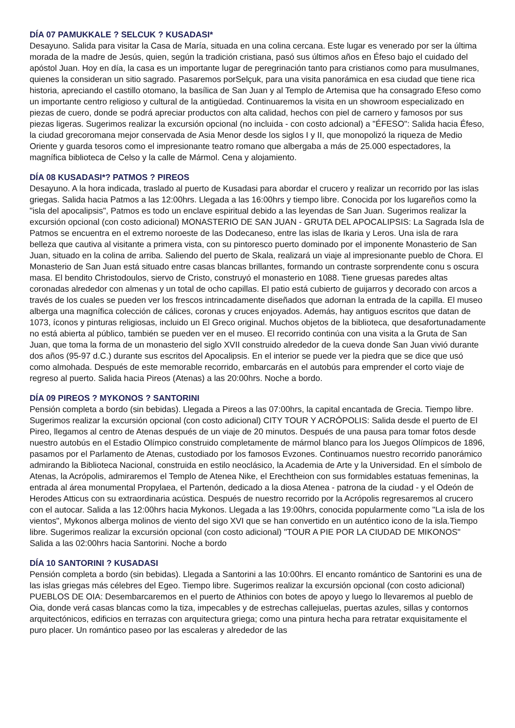DÍA 07 PAMUKKALE ? SELCUK ? KUSADASI*
Desayuno. Salida para visitar la Casa de María, situada en una colina cercana. Este lugar es venerado por ser la última morada de la madre de Jesús, quien, según la tradición cristiana, pasó sus últimos años en Éfeso bajo el cuidado del apóstol Juan. Hoy en día, la casa es un importante lugar de peregrinación tanto para cristianos como para musulmanes, quienes la consideran un sitio sagrado. Pasaremos porSelçuk, para una visita panorámica en esa ciudad que tiene rica historia, apreciando el castillo otomano, la basílica de San Juan y al Templo de Artemisa que ha consagrado Efeso como un importante centro religioso y cultural de la antigüedad. Continuaremos la visita en un showroom especializado en piezas de cuero, donde se podrá apreciar productos con alta calidad, hechos con piel de carnero y famosos por sus piezas ligeras. Sugerimos realizar la excursión opcional (no incluida - con costo adcional) a "ÉFESO": Salida hacia Éfeso, la ciudad grecoromana mejor conservada de Asia Menor desde los siglos I y II, que monopolizó la riqueza de Medio Oriente y guarda tesoros como el impresionante teatro romano que albergaba a más de 25.000 espectadores, la magnífica biblioteca de Celso y la calle de Mármol. Cena y alojamiento.
DÍA 08 KUSADASI*? PATMOS ? PIREOS
Desayuno. A la hora indicada, traslado al puerto de Kusadasi para abordar el crucero y realizar un recorrido por las islas griegas. Salida hacia Patmos a las 12:00hrs. Llegada a las 16:00hrs y tiempo libre. Conocida por los lugareños como la "isla del apocalipsis", Patmos es todo un enclave espiritual debido a las leyendas de San Juan. Sugerimos realizar la excursión opcional (con costo adicional) MONASTERIO DE SAN JUAN - GRUTA DEL APOCALIPSIS: La Sagrada Isla de Patmos se encuentra en el extremo noroeste de las Dodecaneso, entre las islas de Ikaria y Leros. Una isla de rara belleza que cautiva al visitante a primera vista, con su pintoresco puerto dominado por el imponente Monasterio de San Juan, situado en la colina de arriba. Saliendo del puerto de Skala, realizará un viaje al impresionante pueblo de Chora. El Monasterio de San Juan está situado entre casas blancas brillantes, formando un contraste sorprendente conu s oscura masa. El bendito Christodoulos, siervo de Cristo, construyó el monasterio en 1088. Tiene gruesas paredes altas coronadas alrededor con almenas y un total de ocho capillas. El patio está cubierto de guijarros y decorado con arcos a través de los cuales se pueden ver los frescos intrincadamente diseñados que adornan la entrada de la capilla. El museo alberga una magnífica colección de cálices, coronas y cruces enjoyados. Además, hay antiguos escritos que datan de 1073, íconos y pinturas religiosas, incluido un El Greco original. Muchos objetos de la biblioteca, que desafortunadamente no está abierta al público, también se pueden ver en el museo. El recorrido continúa con una visita a la Gruta de San Juan, que toma la forma de un monasterio del siglo XVII construido alrededor de la cueva donde San Juan vivió durante dos años (95-97 d.C.) durante sus escritos del Apocalipsis. En el interior se puede ver la piedra que se dice que usó como almohada. Después de este memorable recorrido, embarcarás en el autobús para emprender el corto viaje de regreso al puerto. Salida hacia Pireos (Atenas) a las 20:00hrs. Noche a bordo.
DÍA 09 PIREOS ? MYKONOS ? SANTORINI
Pensión completa a bordo (sin bebidas). Llegada a Pireos a las 07:00hrs, la capital encantada de Grecia. Tiempo libre. Sugerimos realizar la excursión opcional (con costo adicional) CITY TOUR Y ACRÓPOLIS: Salida desde el puerto de El Pireo, llegamos al centro de Atenas después de un viaje de 20 minutos. Después de una pausa para tomar fotos desde nuestro autobús en el Estadio Olímpico construido completamente de mármol blanco para los Juegos Olímpicos de 1896, pasamos por el Parlamento de Atenas, custodiado por los famosos Evzones. Continuamos nuestro recorrido panorámico admirando la Biblioteca Nacional, construida en estilo neoclásico, la Academia de Arte y la Universidad. En el símbolo de Atenas, la Acrópolis, admiraremos el Templo de Atenea Nike, el Erechtheion con sus formidables estatuas femeninas, la entrada al área monumental Propylaea, el Partenón, dedicado a la diosa Atenea - patrona de la ciudad - y el Odeón de Herodes Atticus con su extraordinaria acústica. Después de nuestro recorrido por la Acrópolis regresaremos al crucero con el autocar. Salida a las 12:00hrs hacia Mykonos. Llegada a las 19:00hrs, conocida popularmente como "La isla de los vientos", Mykonos alberga molinos de viento del sigo XVI que se han convertido en un auténtico icono de la isla.Tiempo libre. Sugerimos realizar la excursión opcional (con costo adicional) "TOUR A PIE POR LA CIUDAD DE MIKONOS" Salida a las 02:00hrs hacia Santorini. Noche a bordo
DÍA 10 SANTORINI ? KUSADASI
Pensión completa a bordo (sin bebidas). Llegada a Santorini a las 10:00hrs. El encanto romántico de Santorini es una de las islas griegas más célebres del Egeo. Tiempo libre. Sugerimos realizar la excursión opcional (con costo adicional) PUEBLOS DE OIA: Desembarcaremos en el puerto de Athinios con botes de apoyo y luego lo llevaremos al pueblo de Oia, donde verá casas blancas como la tiza, impecables y de estrechas callejuelas, puertas azules, sillas y contornos arquitectónicos, edificios en terrazas con arquitectura griega; como una pintura hecha para retratar exquisitamente el puro placer. Un romántico paseo por las escaleras y alrededor de las